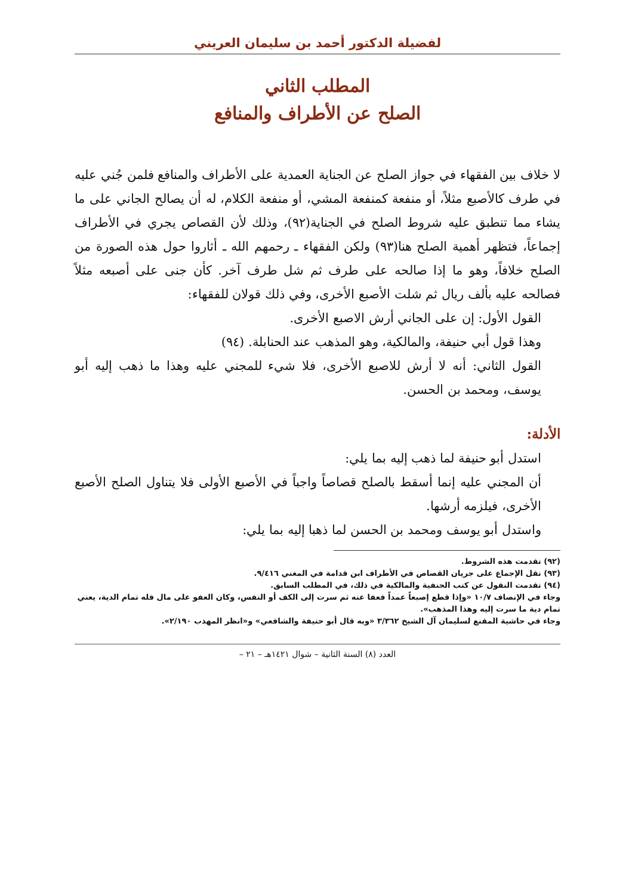لفضيلة الدكتور أحمد بن سليمان العريني
المطلب الثاني
الصلح عن الأطراف والمنافع
لا خلاف بين الفقهاء في جواز الصلح عن الجناية العمدية على الأطراف والمنافع فلمن جُني عليه في طرف كالأصبع مثلاً، أو منفعة كمنفعة المشي، أو منفعة الكلام، له أن يصالح الجاني على ما يشاء مما تنطبق عليه شروط الصلح في الجناية(٩٢)، وذلك لأن القصاص يجري في الأطراف إجماعاً، فتظهر أهمية الصلح هنا(٩٣) ولكن الفقهاء ـ رحمهم الله ـ أثاروا حول هذه الصورة من الصلح خلافاً، وهو ما إذا صالحه على طرف ثم شل طرف آخر. كأن جنى على أصبعه مثلاً فصالحه عليه بألف ريال ثم شلت الأصبع الأخرى، وفي ذلك قولان للفقهاء:
القول الأول: إن على الجاني أرش الاصبع الأخرى.
وهذا قول أبي حنيفة، والمالكية، وهو المذهب عند الحنابلة. (٩٤)
القول الثاني: أنه لا أرش للاصبع الأخرى، فلا شيء للمجني عليه وهذا ما ذهب إليه أبو يوسف، ومحمد بن الحسن.
الأدلة:
استدل أبو حنيفة لما ذهب إليه بما يلي:
أن المجني عليه إنما أسقط بالصلح قصاصاً واجباً في الأصبع الأولى فلا يتناول الصلح الأصبع الأخرى، فيلزمه أرشها.
واستدل أبو يوسف ومحمد بن الحسن لما ذهبا إليه بما يلي:
(٩٢) تقدمت هذه الشروط.
(٩٣) نقل الإجماع على جريان القصاص في الأطراف ابن قدامة في المغني ٩/٤١٦.
(٩٤) تقدمت النقول عن كتب الحنفية والمالكية في ذلك، في المطلب السابق.
وجاء في الإنصاف ١٠/٧ «وإذا قطع إصبعاً عمداً فعفا عنه ثم سرت إلى الكف أو النفس، وكان العفو على مال فله تمام الدية، يعني تمام دية ما سرت إليه وهذا المذهب».
وجاء في حاشية المقنع لسليمان آل الشيخ ٣/٣٦٢ «وبه قال أبو حنيفة والشافعي» و«انظر المهذب ٢/١٩٠».
العدد (٨) السنة الثانية – شوال ١٤٢١هـ – ٢١ –